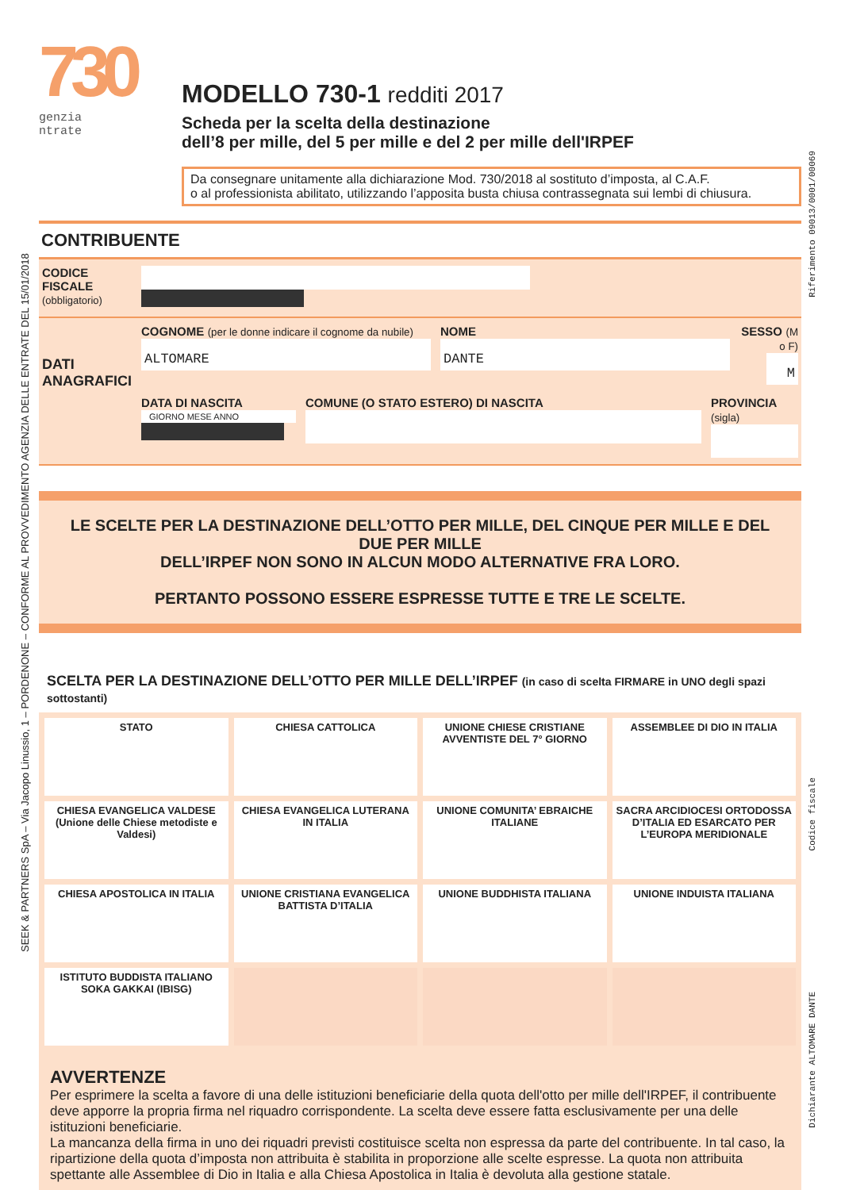SEEK & PARTNERS SpA – Via Jacopo Linussio, 1 – PORDENONE – CONFORME AL PROVVEDIMENTO AGENZIA DELLE ENTRATE DEL 15/01/2018
Riferimento 09013/0001/00069
Codice fiscale
Dichiarante ALTOMARE DANTE
730
genzia
ntrate
MODELLO 730-1 redditi 2017
Scheda per la scelta della destinazione
dell’8 per mille, del 5 per mille e del 2 per mille dell'IRPEF
Da consegnare unitamente alla dichiarazione Mod. 730/2018 al sostituto d’imposta, al C.A.F.
o al professionista abilitato, utilizzando l’apposita busta chiusa contrassegnata sui lembi di chiusura.
CONTRIBUENTE
CODICE FISCALE
(obbligatorio)
DATI
ANAGRAFICI
COGNOME (per le donne indicare il cognome da nubile)
ALTOMARE
NOME
DANTE
SESSO (M o F)
M
DATA DI NASCITA
GIORNO MESE ANNO
COMUNE (O STATO ESTERO) DI NASCITA
PROVINCIA (sigla)
LE SCELTE PER LA DESTINAZIONE DELL’OTTO PER MILLE, DEL CINQUE PER MILLE E DEL DUE PER MILLE
DELL’IRPEF NON SONO IN ALCUN MODO ALTERNATIVE FRA LORO.
PERTANTO POSSONO ESSERE ESPRESSE TUTTE E TRE LE SCELTE.
SCELTA PER LA DESTINAZIONE DELL’OTTO PER MILLE DELL’IRPEF (in caso di scelta FIRMARE in UNO degli spazi sottostanti)
| STATO | CHIESA CATTOLICA | UNIONE CHIESE CRISTIANE AVVENTISTE DEL 7° GIORNO | ASSEMBLEE DI DIO IN ITALIA |
| CHIESA EVANGELICA VALDESE (Unione delle Chiese metodiste e Valdesi) | CHIESA EVANGELICA LUTERANA IN ITALIA | UNIONE COMUNITA’ EBRAICHE ITALIANE | SACRA ARCIDIOCESI ORTODOSSA D’ITALIA ED ESARCATO PER L’EUROPA MERIDIONALE |
| CHIESA APOSTOLICA IN ITALIA | UNIONE CRISTIANA EVANGELICA BATTISTA D’ITALIA | UNIONE BUDDHISTA ITALIANA | UNIONE INDUISTA ITALIANA |
| ISTITUTO BUDDISTA ITALIANO SOKA GAKKAI (IBISG) | | | |
AVVERTENZE
Per esprimere la scelta a favore di una delle istituzioni beneficiarie della quota dell'otto per mille dell'IRPEF, il contribuente deve apporre la propria firma nel riquadro corrispondente. La scelta deve essere fatta esclusivamente per una delle istituzioni beneficiarie.
La mancanza della firma in uno dei riquadri previsti costituisce scelta non espressa da parte del contribuente. In tal caso, la ripartizione della quota d’imposta non attribuita è stabilita in proporzione alle scelte espresse. La quota non attribuita spettante alle Assemblee di Dio in Italia e alla Chiesa Apostolica in Italia è devoluta alla gestione statale.